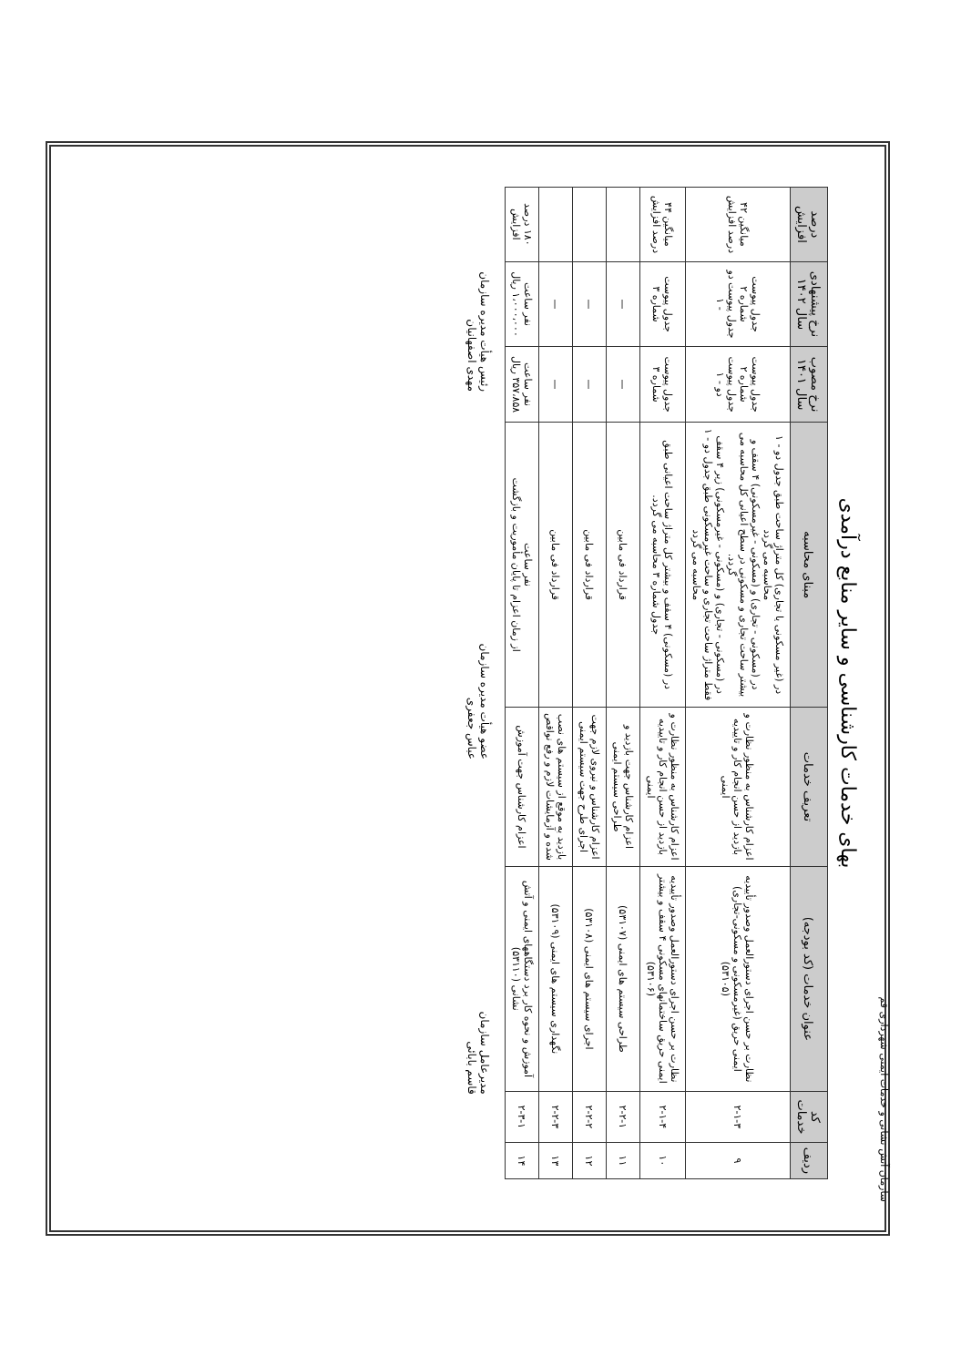سازمان آتش نشانی و خدمات ایمنی شهرداری قم
بهای خدمات کارشناسی و سایر منابع درآمدی
| ردیف | کد خدمات | عنوان خدمات (کد بودجه) | تعریف خدمات | مبنای محاسبه | نرخ مصوب سال ۱۴۰۱ | نرخ پیشنهادی سال ۱۴۰۲ | درصد افزایش |
| --- | --- | --- | --- | --- | --- | --- | --- |
| ۹ | ۲-۱-۳ | نظارت بر حسن اجرای دستورالعمل وصدور تأییدیه ایمنی حریق (غیرمسکونی و مسکونی-تجاری) (۵۳۱۰۵) | اعزام کارشناس به منظور نظارت و بازدید از حسن انجام کار و تاییدیه ایمنی | در (غیر مسکونی یا تجاری) کل متراژ ساحت طبق جدول دو - ۱ محاسبه می گردد در (مسکونی - تجاری) و (مسکونی - غیرمسکونی) ۴ سقف و بیشتر ساحت تجاری و مسکونی در سطح اعیانی کل محاسبه می گردد. در (مسکونی - تجاری) و (مسکونی - غیرمسکونی) زیر ۴ سقف فقط متراژ ساحت تجاری و ساحت غیرمسکونی طبق جدول دو - ۱ محاسبه می گردد | جدول پیوست شماره ۲ جدول پیوست دو - ۱ | جدول پیوست شماره ۲ جدول پیوست دو - ۱ | میانگین ۴۲ درصد افزایش |
| ۱۰ | ۲-۱-۴ | نظارت بر حسن اجرای دستورالعمل وصدور تأییدیه ایمنی حریق ساختمانهای مسکونی ۴ سقف و بیشتر (۵۳۱۰۶) | اعزام کارشناس به منظور نظارت و بازدید از حسن انجام کار و تاییدیه ایمنی | در (مسکونی) ۴ سقف و بیشتر کل متراژ ساحت اعیانی طبق جدول شماره ۳ محاسبه می گردد. | جدول پیوست شماره ۳ | جدول پیوست شماره ۳ | میانگین ۴۴ درصد افزایش |
| ۱۱ | ۲-۲-۱ | طراحی سیستم های ایمنی (۵۳۱۰۷) | اعزام کارشناس جهت بازدید و طراحی سیستم ایمنی | قرارداد فی مابین | — | — | |
| ۱۲ | ۲-۲-۲ | اجرای سیستم های ایمنی (۵۳۱۰۸) | اعزام کارشناس و نیروی لازم جهت اجرای طرح جهت سیستم ایمنی | قرارداد فی مابین | — | — | |
| ۱۳ | ۲-۲-۳ | نگهداری سیستم های ایمنی (۵۳۱۰۹) | بازدید به موقع از سیستم های نصب شده و آزمایشات لازم و رفع نواقص | قرارداد فی مابین | — | — | |
| ۱۴ | ۲-۳-۱ | آموزش و نحوه کار برد دستگاههای ایمنی و آتش نشانی (۵۳۱۱۰) | اعزام کارشناس جهت آموزش | نفر ساعت از زمان اعزام تا پایان مأموریت و بازگشت | نفر ساعت ۳۵۷،۸۵۸ ریال | نفر ساعت ۱،۰۰۰،۰۰۰ ریال | ۱۸۰ درصد افزایش |
مدیرعامل سازمان
قاسم بابائی
عضو هیأت مدیره سازمان
عباس جعفری
رئیس هیأت مدیره سازمان
مهدی اصفهانیان